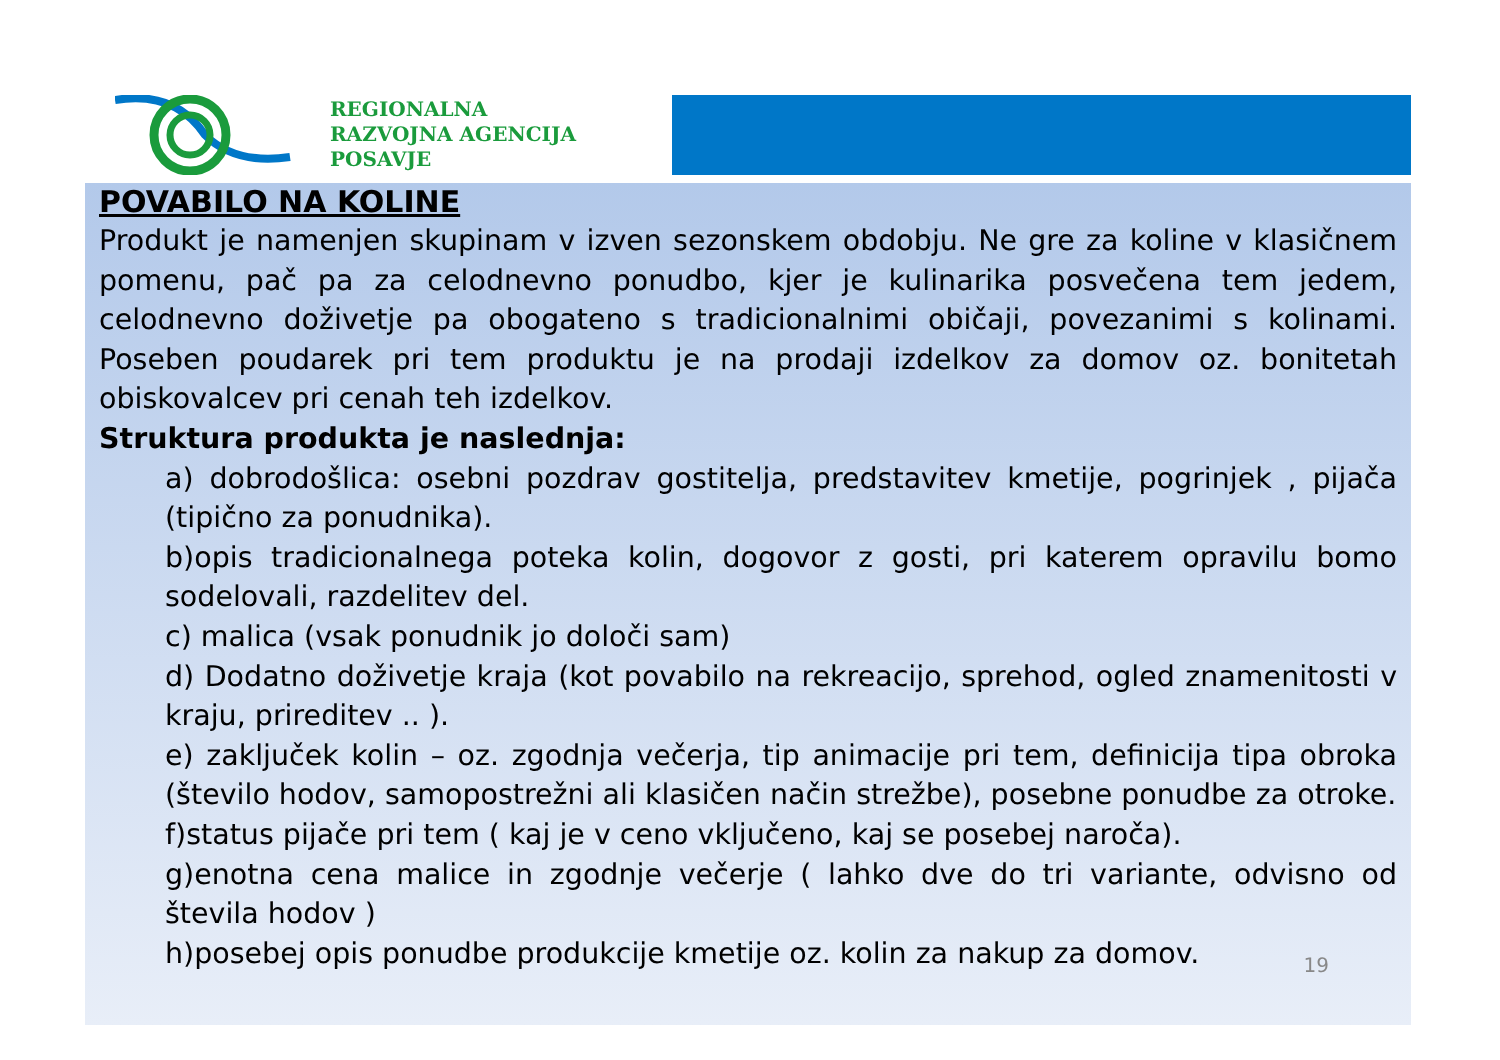REGIONALNA
RAZVOJNA AGENCIJA
POSAVJE
POVABILO NA KOLINE
Produkt je namenjen skupinam v izven sezonskem obdobju. Ne gre za koline v klasičnem pomenu, pač pa za celodnevno ponudbo, kjer je kulinarika posvečena tem jedem, celodnevno doživetje pa obogateno s tradicionalnimi običaji, povezanimi s kolinami. Poseben poudarek pri tem produktu je na prodaji izdelkov za domov oz. bonitetah obiskovalcev pri cenah teh izdelkov.
Struktura produkta je naslednja:
a) dobrodošlica: osebni pozdrav gostitelja, predstavitev kmetije, pogrinjek , pijača (tipično za ponudnika).
b)opis tradicionalnega poteka kolin, dogovor z gosti, pri katerem opravilu bomo sodelovali, razdelitev del.
c) malica (vsak ponudnik jo določi sam)
d) Dodatno doživetje kraja (kot povabilo na rekreacijo, sprehod, ogled znamenitosti v kraju, prireditev .. ).
e) zaključek kolin – oz. zgodnja večerja, tip animacije pri tem, definicija tipa obroka (število hodov, samopostrežni ali klasičen način strežbe), posebne ponudbe za otroke.
f)status pijače pri tem ( kaj je v ceno vključeno, kaj se posebej naroča).
g)enotna cena malice in zgodnje večerje ( lahko dve do tri variante, odvisno od števila hodov )
h)posebej opis ponudbe produkcije kmetije oz. kolin za nakup za domov.
19